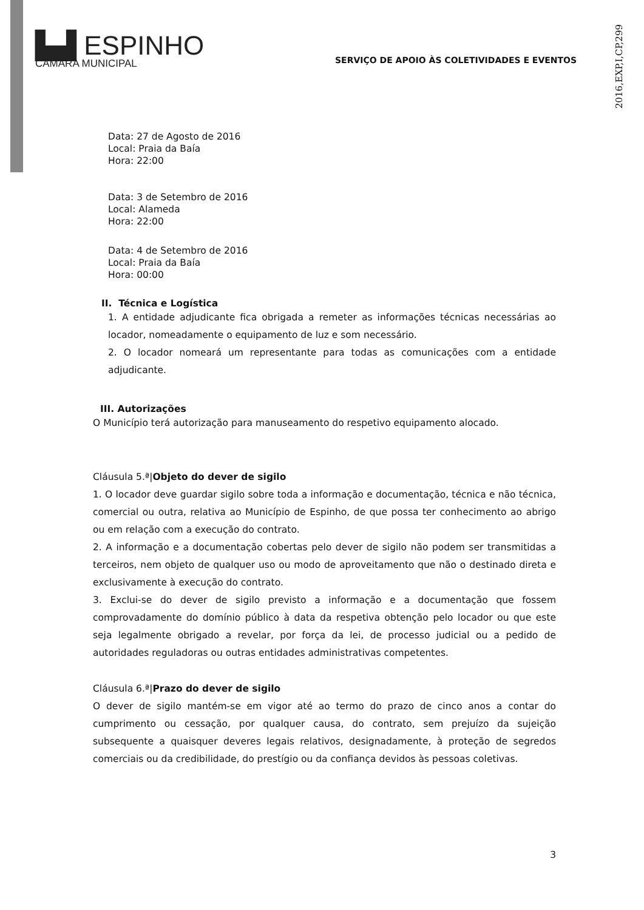2016,EXP,I,CP,299
▙▟ ESPINHO
CÂMARA MUNICIPAL
SERVIÇO DE APOIO ÀS COLETIVIDADES E EVENTOS
Data: 27 de Agosto de 2016
Local: Praia da Baía
Hora: 22:00
Data: 3 de Setembro de 2016
Local: Alameda
Hora: 22:00
Data: 4 de Setembro de 2016
Local: Praia da Baía
Hora: 00:00
II. Técnica e Logística
1. A entidade adjudicante fica obrigada a remeter as informações técnicas necessárias ao locador, nomeadamente o equipamento de luz e som necessário.
2. O locador nomeará um representante para todas as comunicações com a entidade adjudicante.
III. Autorizações
O Município terá autorização para manuseamento do respetivo equipamento alocado.
Cláusula 5.ª|Objeto do dever de sigilo
1. O locador deve guardar sigilo sobre toda a informação e documentação, técnica e não técnica, comercial ou outra, relativa ao Município de Espinho, de que possa ter conhecimento ao abrigo ou em relação com a execução do contrato.
2. A informação e a documentação cobertas pelo dever de sigilo não podem ser transmitidas a terceiros, nem objeto de qualquer uso ou modo de aproveitamento que não o destinado direta e exclusivamente à execução do contrato.
3. Exclui-se do dever de sigilo previsto a informação e a documentação que fossem comprovadamente do domínio público à data da respetiva obtenção pelo locador ou que este seja legalmente obrigado a revelar, por força da lei, de processo judicial ou a pedido de autoridades reguladoras ou outras entidades administrativas competentes.
Cláusula 6.ª|Prazo do dever de sigilo
O dever de sigilo mantém-se em vigor até ao termo do prazo de cinco anos a contar do cumprimento ou cessação, por qualquer causa, do contrato, sem prejuízo da sujeição subsequente a quaisquer deveres legais relativos, designadamente, à proteção de segredos comerciais ou da credibilidade, do prestígio ou da confiança devidos às pessoas coletivas.
3